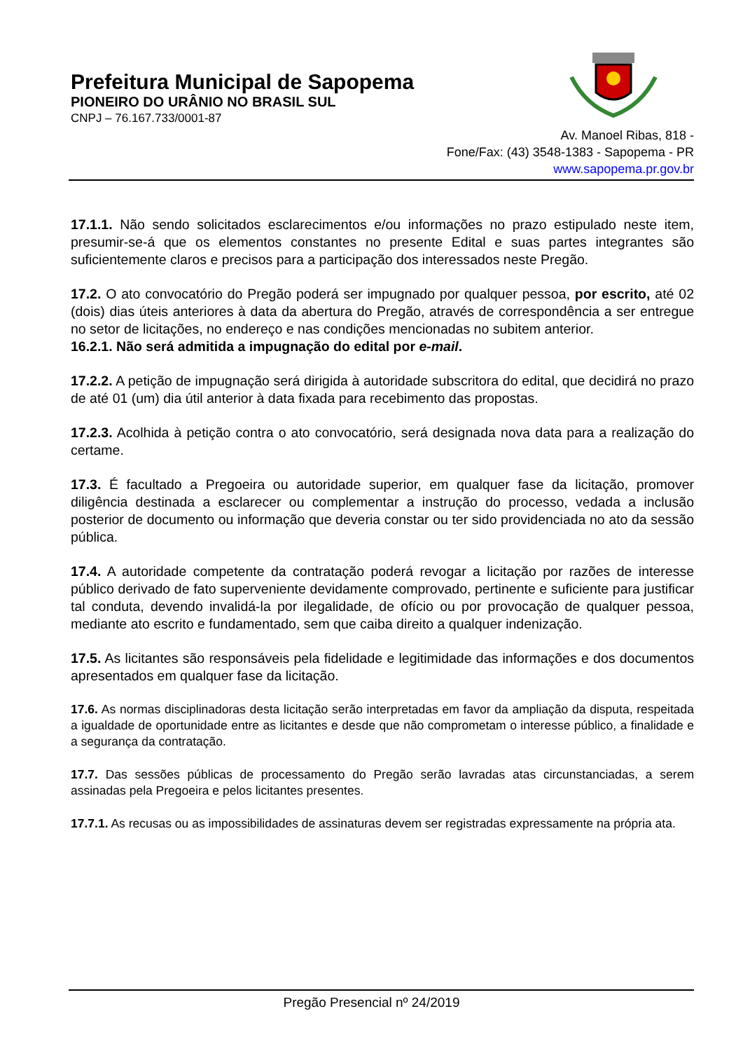Prefeitura Municipal de Sapopema
PIONEIRO DO URÂNIO NO BRASIL SUL
CNPJ – 76.167.733/0001-87
Av. Manoel Ribas, 818 -
Fone/Fax: (43) 3548-1383 - Sapopema - PR
www.sapopema.pr.gov.br
17.1.1. Não sendo solicitados esclarecimentos e/ou informações no prazo estipulado neste item, presumir-se-á que os elementos constantes no presente Edital e suas partes integrantes são suficientemente claros e precisos para a participação dos interessados neste Pregão.
17.2. O ato convocatório do Pregão poderá ser impugnado por qualquer pessoa, por escrito, até 02 (dois) dias úteis anteriores à data da abertura do Pregão, através de correspondência a ser entregue no setor de licitações, no endereço e nas condições mencionadas no subitem anterior.
16.2.1. Não será admitida a impugnação do edital por e-mail.
17.2.2. A petição de impugnação será dirigida à autoridade subscritora do edital, que decidirá no prazo de até 01 (um) dia útil anterior à data fixada para recebimento das propostas.
17.2.3. Acolhida à petição contra o ato convocatório, será designada nova data para a realização do certame.
17.3. É facultado a Pregoeira ou autoridade superior, em qualquer fase da licitação, promover diligência destinada a esclarecer ou complementar a instrução do processo, vedada a inclusão posterior de documento ou informação que deveria constar ou ter sido providenciada no ato da sessão pública.
17.4. A autoridade competente da contratação poderá revogar a licitação por razões de interesse público derivado de fato superveniente devidamente comprovado, pertinente e suficiente para justificar tal conduta, devendo invalidá-la por ilegalidade, de ofício ou por provocação de qualquer pessoa, mediante ato escrito e fundamentado, sem que caiba direito a qualquer indenização.
17.5. As licitantes são responsáveis pela fidelidade e legitimidade das informações e dos documentos apresentados em qualquer fase da licitação.
17.6. As normas disciplinadoras desta licitação serão interpretadas em favor da ampliação da disputa, respeitada a igualdade de oportunidade entre as licitantes e desde que não comprometam o interesse público, a finalidade e a segurança da contratação.
17.7. Das sessões públicas de processamento do Pregão serão lavradas atas circunstanciadas, a serem assinadas pela Pregoeira e pelos licitantes presentes.
17.7.1. As recusas ou as impossibilidades de assinaturas devem ser registradas expressamente na própria ata.
Pregão Presencial nº 24/2019